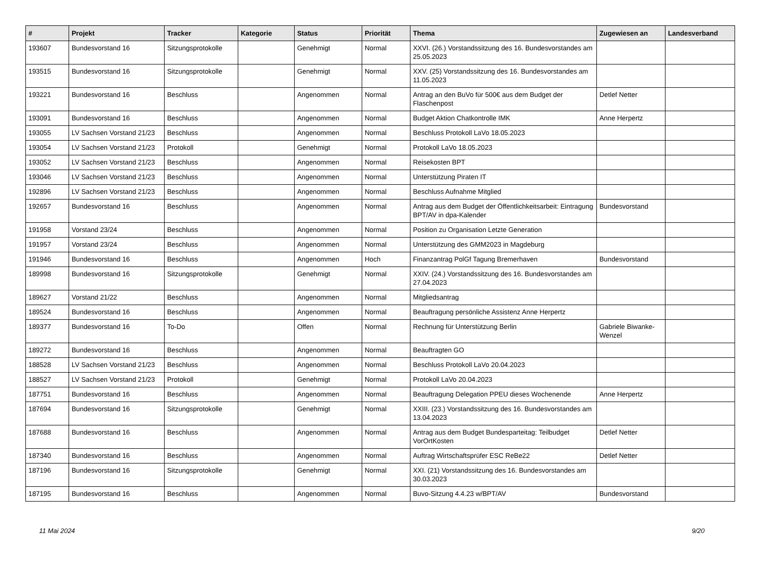| # | Projekt | Tracker | Kategorie | Status | Priorität | Thema | Zugewiesen an | Landesverband |
| --- | --- | --- | --- | --- | --- | --- | --- | --- |
| 193607 | Bundesvorstand 16 | Sitzungsprotokolle | | Genehmigt | Normal | XXVI. (26.) Vorstandssitzung des 16. Bundesvorstandes am 25.05.2023 | | |
| 193515 | Bundesvorstand 16 | Sitzungsprotokolle | | Genehmigt | Normal | XXV. (25) Vorstandssitzung des 16. Bundesvorstandes am 11.05.2023 | | |
| 193221 | Bundesvorstand 16 | Beschluss | | Angenommen | Normal | Antrag an den BuVo für 500€ aus dem Budget der Flaschenpost | Detlef Netter | |
| 193091 | Bundesvorstand 16 | Beschluss | | Angenommen | Normal | Budget Aktion Chatkontrolle IMK | Anne Herpertz | |
| 193055 | LV Sachsen Vorstand 21/23 | Beschluss | | Angenommen | Normal | Beschluss Protokoll LaVo 18.05.2023 | | |
| 193054 | LV Sachsen Vorstand 21/23 | Protokoll | | Genehmigt | Normal | Protokoll LaVo 18.05.2023 | | |
| 193052 | LV Sachsen Vorstand 21/23 | Beschluss | | Angenommen | Normal | Reisekosten BPT | | |
| 193046 | LV Sachsen Vorstand 21/23 | Beschluss | | Angenommen | Normal | Unterstützung Piraten IT | | |
| 192896 | LV Sachsen Vorstand 21/23 | Beschluss | | Angenommen | Normal | Beschluss Aufnahme Mitglied | | |
| 192657 | Bundesvorstand 16 | Beschluss | | Angenommen | Normal | Antrag aus dem Budget der Öffentlichkeitsarbeit: Eintragung BPT/AV in dpa-Kalender | Bundesvorstand | |
| 191958 | Vorstand 23/24 | Beschluss | | Angenommen | Normal | Position zu Organisation Letzte Generation | | |
| 191957 | Vorstand 23/24 | Beschluss | | Angenommen | Normal | Unterstützung des GMM2023 in Magdeburg | | |
| 191946 | Bundesvorstand 16 | Beschluss | | Angenommen | Hoch | Finanzantrag PolGf Tagung Bremerhaven | Bundesvorstand | |
| 189998 | Bundesvorstand 16 | Sitzungsprotokolle | | Genehmigt | Normal | XXIV. (24.) Vorstandssitzung des 16. Bundesvorstandes am 27.04.2023 | | |
| 189627 | Vorstand 21/22 | Beschluss | | Angenommen | Normal | Mitgliedsantrag | | |
| 189524 | Bundesvorstand 16 | Beschluss | | Angenommen | Normal | Beauftragung persönliche Assistenz Anne Herpertz | | |
| 189377 | Bundesvorstand 16 | To-Do | | Offen | Normal | Rechnung für Unterstützung Berlin | Gabriele Biwanke-Wenzel | |
| 189272 | Bundesvorstand 16 | Beschluss | | Angenommen | Normal | Beauftragten GO | | |
| 188528 | LV Sachsen Vorstand 21/23 | Beschluss | | Angenommen | Normal | Beschluss Protokoll LaVo 20.04.2023 | | |
| 188527 | LV Sachsen Vorstand 21/23 | Protokoll | | Genehmigt | Normal | Protokoll LaVo 20.04.2023 | | |
| 187751 | Bundesvorstand 16 | Beschluss | | Angenommen | Normal | Beauftragung Delegation PPEU dieses Wochenende | Anne Herpertz | |
| 187694 | Bundesvorstand 16 | Sitzungsprotokolle | | Genehmigt | Normal | XXIII. (23.) Vorstandssitzung des 16. Bundesvorstandes am 13.04.2023 | | |
| 187688 | Bundesvorstand 16 | Beschluss | | Angenommen | Normal | Antrag aus dem Budget Bundesparteitag: Teilbudget VorOrtKosten | Detlef Netter | |
| 187340 | Bundesvorstand 16 | Beschluss | | Angenommen | Normal | Auftrag Wirtschaftsprüfer ESC ReBe22 | Detlef Netter | |
| 187196 | Bundesvorstand 16 | Sitzungsprotokolle | | Genehmigt | Normal | XXI. (21) Vorstandssitzung des 16. Bundesvorstandes am 30.03.2023 | | |
| 187195 | Bundesvorstand 16 | Beschluss | | Angenommen | Normal | Buvo-Sitzung 4.4.23 w/BPT/AV | Bundesvorstand | |
11 Mai 2024 9/20